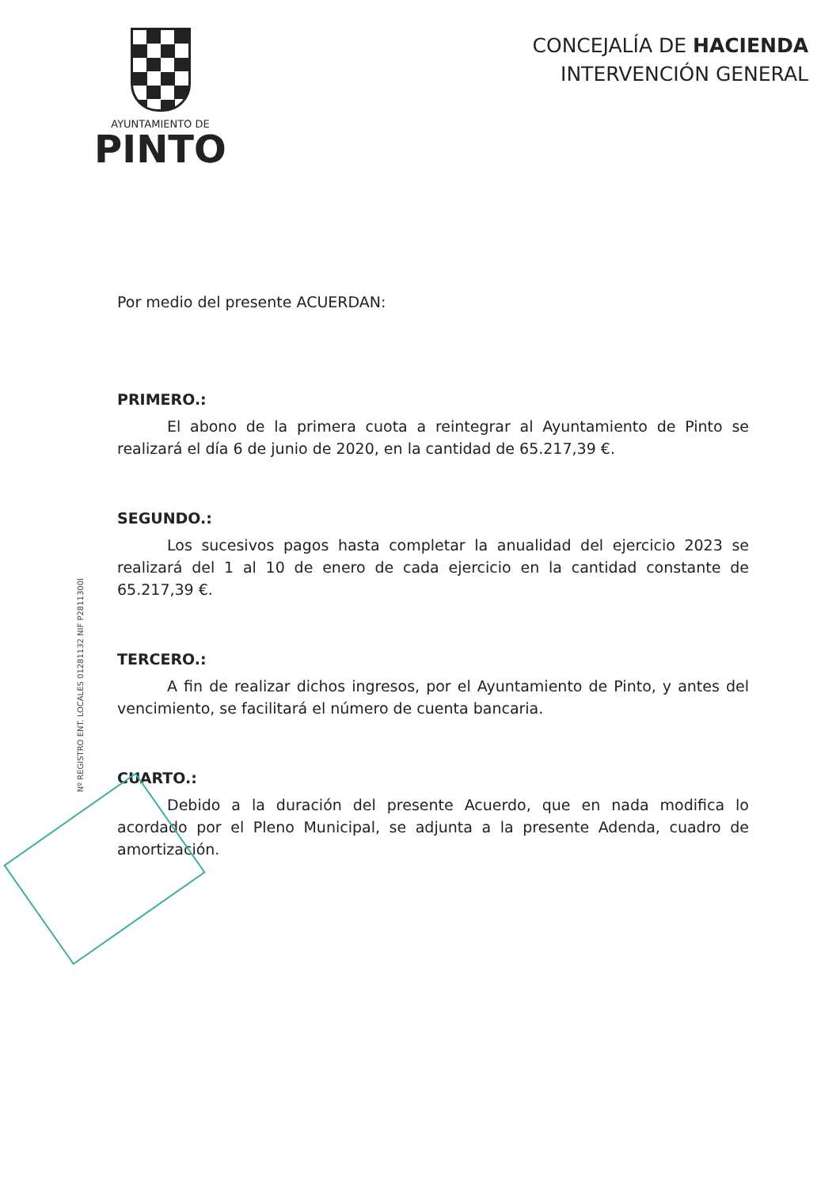AYUNTAMIENTO DE
PINTO
CONCEJALÍA DE HACIENDA
INTERVENCIÓN GENERAL
Por medio del presente ACUERDAN:
PRIMERO.:
El abono de la primera cuota a reintegrar al Ayuntamiento de Pinto se realizará el día 6 de junio de 2020, en la cantidad de 65.217,39 €.
SEGUNDO.:
Los sucesivos pagos hasta completar la anualidad del ejercicio 2023 se realizará del 1 al 10 de enero de cada ejercicio en la cantidad constante de 65.217,39 €.
TERCERO.:
A fin de realizar dichos ingresos, por el Ayuntamiento de Pinto, y antes del vencimiento, se facilitará el número de cuenta bancaria.
CUARTO.:
Debido a la duración del presente Acuerdo, que en nada modifica lo acordado por el Pleno Municipal, se adjunta a la presente Adenda, cuadro de amortización.
Nº REGISTRO ENT. LOCALES 01281132 NIF P2811300I